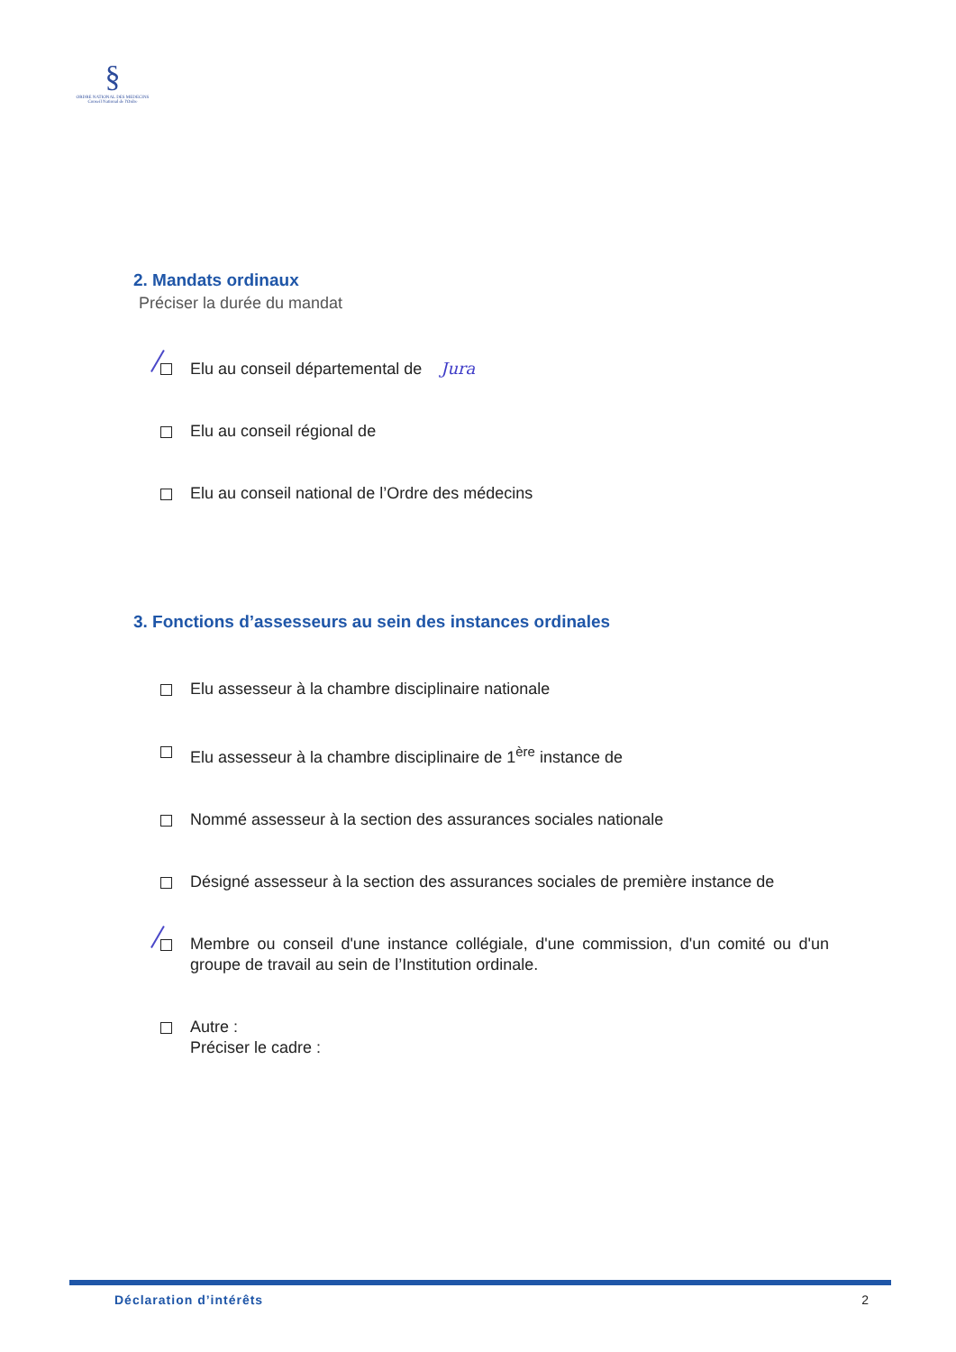§
ORDRE NATIONAL DES MEDECINS
Conseil National de l'Ordre
2. Mandats ordinaux
Préciser la durée du mandat
Elu au conseil départemental de Jura
Elu au conseil régional de
Elu au conseil national de l’Ordre des médecins
3. Fonctions d’assesseurs au sein des instances ordinales
Elu assesseur à la chambre disciplinaire nationale
Elu assesseur à la chambre disciplinaire de 1<sup>ère</sup> instance de
Nommé assesseur à la section des assurances sociales nationale
Désigné assesseur à la section des assurances sociales de première instance de
Membre ou conseil d'une instance collégiale, d'une commission, d'un comité ou d'un groupe de travail au sein de l’Institution ordinale.
Autre :
Préciser le cadre :
Déclaration d’intérêts 2